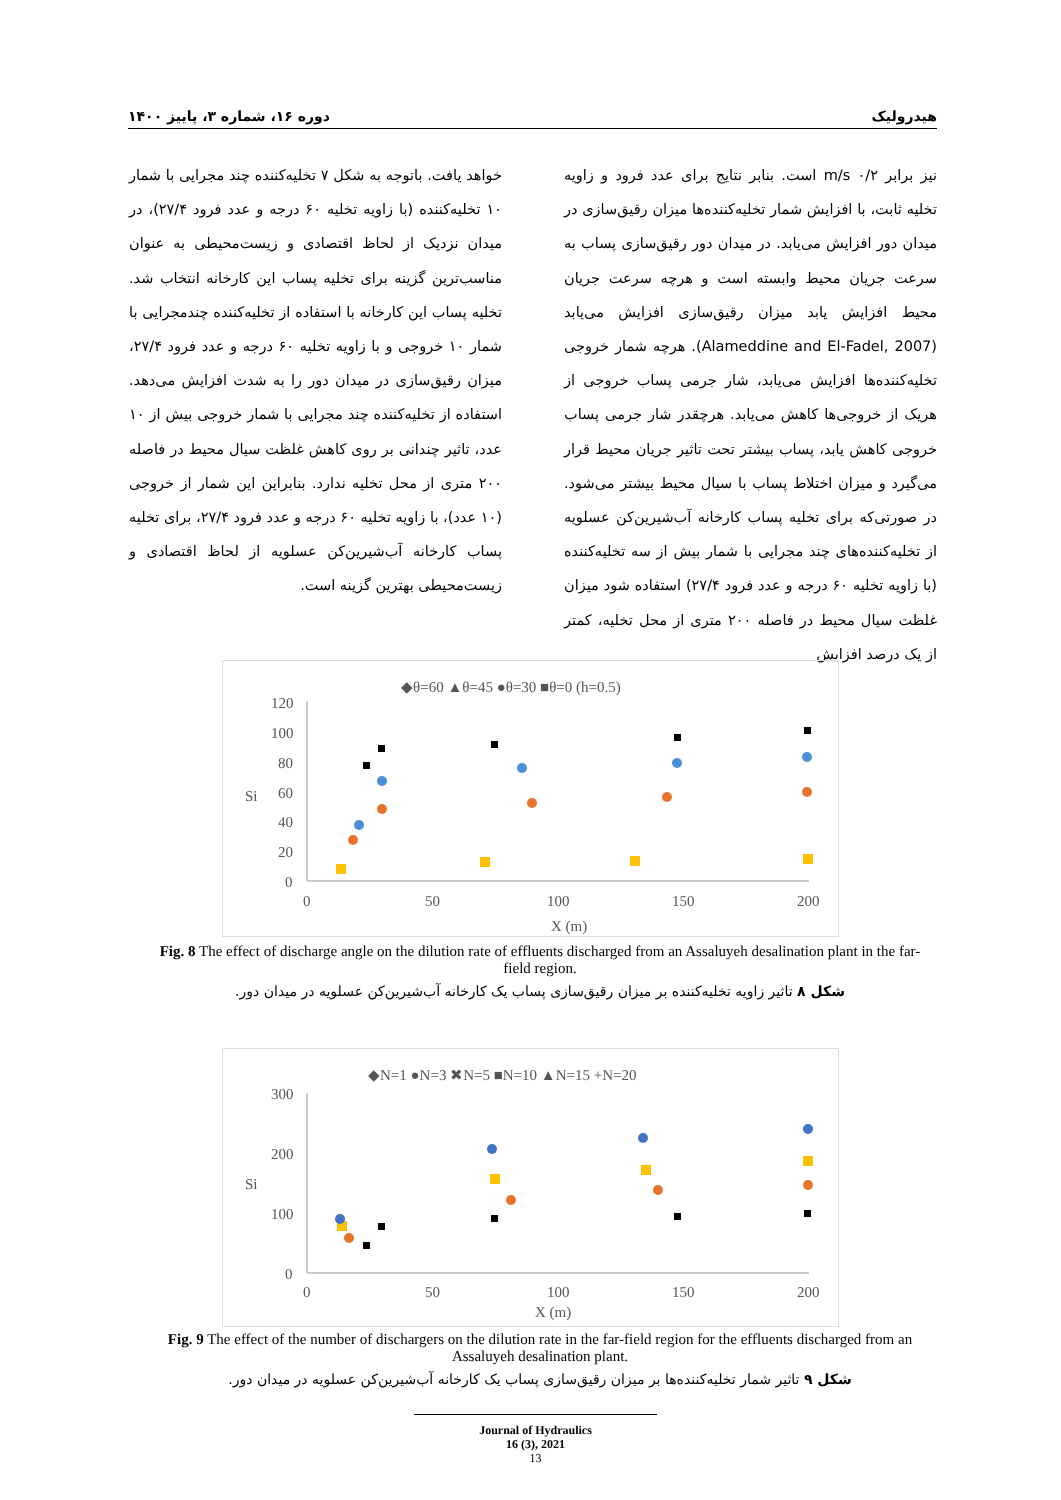هیدرولیک دوره ۱۶، شماره ۳، پاییز ۱۴۰۰
نیز برابر m/s ۰/۲ است. بنابر نتایج برای عدد فرود و زاویه تخلیه ثابت، با افزایش شمار تخلیه‌کننده‌ها میزان رقیق‌سازی در میدان دور افزایش می‌یابد. در میدان دور رقیق‌سازی پساب به سرعت جریان محیط وابسته است و هرچه سرعت جریان محیط افزایش یابد میزان رقیق‌سازی افزایش می‌یابد (Alameddine and El-Fadel, 2007). هرچه شمار خروجی تخلیه‌کننده‌ها افزایش می‌یابد، شار جرمی پساب خروجی از هریک از خروجی‌ها کاهش می‌یابد. هرچقدر شار جرمی پساب خروجی کاهش یابد، پساب بیشتر تحت تاثیر جریان محیط قرار می‌گیرد و میزان اختلاط پساب با سیال محیط بیشتر می‌شود. در صورتی‌که برای تخلیه پساب کارخانه آب‌شیرین‌کن عسلویه از تخلیه‌کننده‌های چند مجرایی با شمار بیش از سه تخلیه‌کننده (با زاویه تخلیه ۶۰ درجه و عدد فرود ۲۷/۴) استفاده شود میزان غلظت سیال محیط در فاصله ۲۰۰ متری از محل تخلیه، کمتر از یک درصد افزایش
خواهد یافت. باتوجه به شکل ۷ تخلیه‌کننده چند مجرایی با شمار ۱۰ تخلیه‌کننده (با زاویه تخلیه ۶۰ درجه و عدد فرود ۲۷/۴)، در میدان نزدیک از لحاظ اقتصادی و زیست‌محیطی به عنوان مناسب‌ترین گزینه برای تخلیه پساب این کارخانه انتخاب شد. تخلیه پساب این کارخانه با استفاده از تخلیه‌کننده چندمجرایی با شمار ۱۰ خروجی و با زاویه تخلیه ۶۰ درجه و عدد فرود ۲۷/۴، میزان رقیق‌سازی در میدان دور را به شدت افزایش می‌دهد. استفاده از تخلیه‌کننده چند مجرایی با شمار خروجی بیش از ۱۰ عدد، تاثیر چندانی بر روی کاهش غلظت سیال محیط در فاصله ۲۰۰ متری از محل تخلیه ندارد. بنابراین این شمار از خروجی (۱۰ عدد)، با زاویه تخلیه ۶۰ درجه و عدد فرود ۲۷/۴، برای تخلیه پساب کارخانه آب‌شیرین‌کن عسلویه از لحاظ اقتصادی و زیست‌محیطی بهترین گزینه است.
◆θ=60 ▲θ=45 ●θ=30 ■θ=0 (h=0.5)
120
100
80
60
40
20
0
0
50
100
150
200
X (m)
Si
Fig. 8 The effect of discharge angle on the dilution rate of effluents discharged from an Assaluyeh desalination plant in the far-field region.
شکل ۸ تاثیر زاویه تخلیه‌کننده بر میزان رقیق‌سازی پساب یک کارخانه آب‌شیرین‌کن عسلویه در میدان دور.
◆N=1 ●N=3 ✖N=5 ■N=10 ▲N=15 +N=20
300
200
100
0
0
50
100
150
200
X (m)
Si
Fig. 9 The effect of the number of dischargers on the dilution rate in the far-field region for the effluents discharged from an Assaluyeh desalination plant.
شکل ۹ تاثیر شمار تخلیه‌کننده‌ها بر میزان رقیق‌سازی پساب یک کارخانه آب‌شیرین‌کن عسلویه در میدان دور.
Journal of Hydraulics
16 (3), 2021
13